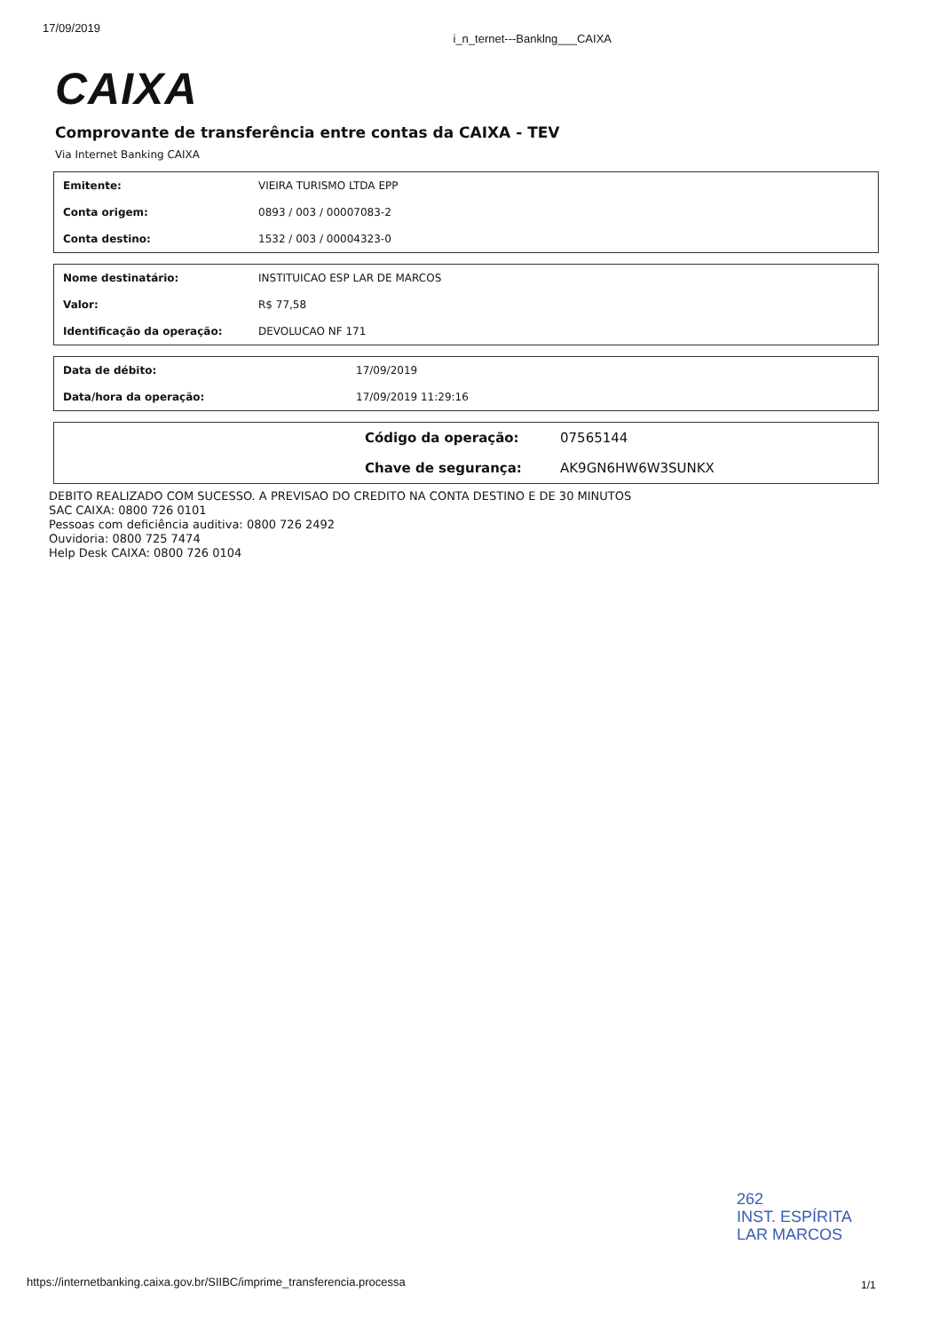17/09/2019 i_n_ternet---Bankl­ng___CAIXA
CAIXA
Comprovante de transferência entre contas da CAIXA - TEV
Via Internet Banking CAIXA
| Emitente: | VIEIRA TURISMO LTDA EPP |
| Conta origem: | 0893 / 003 / 00007083-2 |
| Conta destino: | 1532 / 003 / 00004323-0 |
| Nome destinatário: | INSTITUICAO ESP LAR DE MARCOS |
| Valor: | R$ 77,58 |
| Identificação da operação: | DEVOLUCAO NF 171 |
| Data de débito: | 17/09/2019 |
| Data/hora da operação: | 17/09/2019 11:29:16 |
| | Código da operação: | 07565144 |
| | Chave de segurança: | AK9GN6HW6W3SUNKX |
DEBITO REALIZADO COM SUCESSO. A PREVISAO DO CREDITO NA CONTA DESTINO E DE 30 MINUTOS
SAC CAIXA: 0800 726 0101
Pessoas com deficiência auditiva: 0800 726 2492
Ouvidoria: 0800 725 7474
Help Desk CAIXA: 0800 726 0104
262
INST. ESPÍRITA
LAR MARCOS
https://internetbanking.caixa.gov.br/SIIBC/imprime_transferencia.processa
1/1